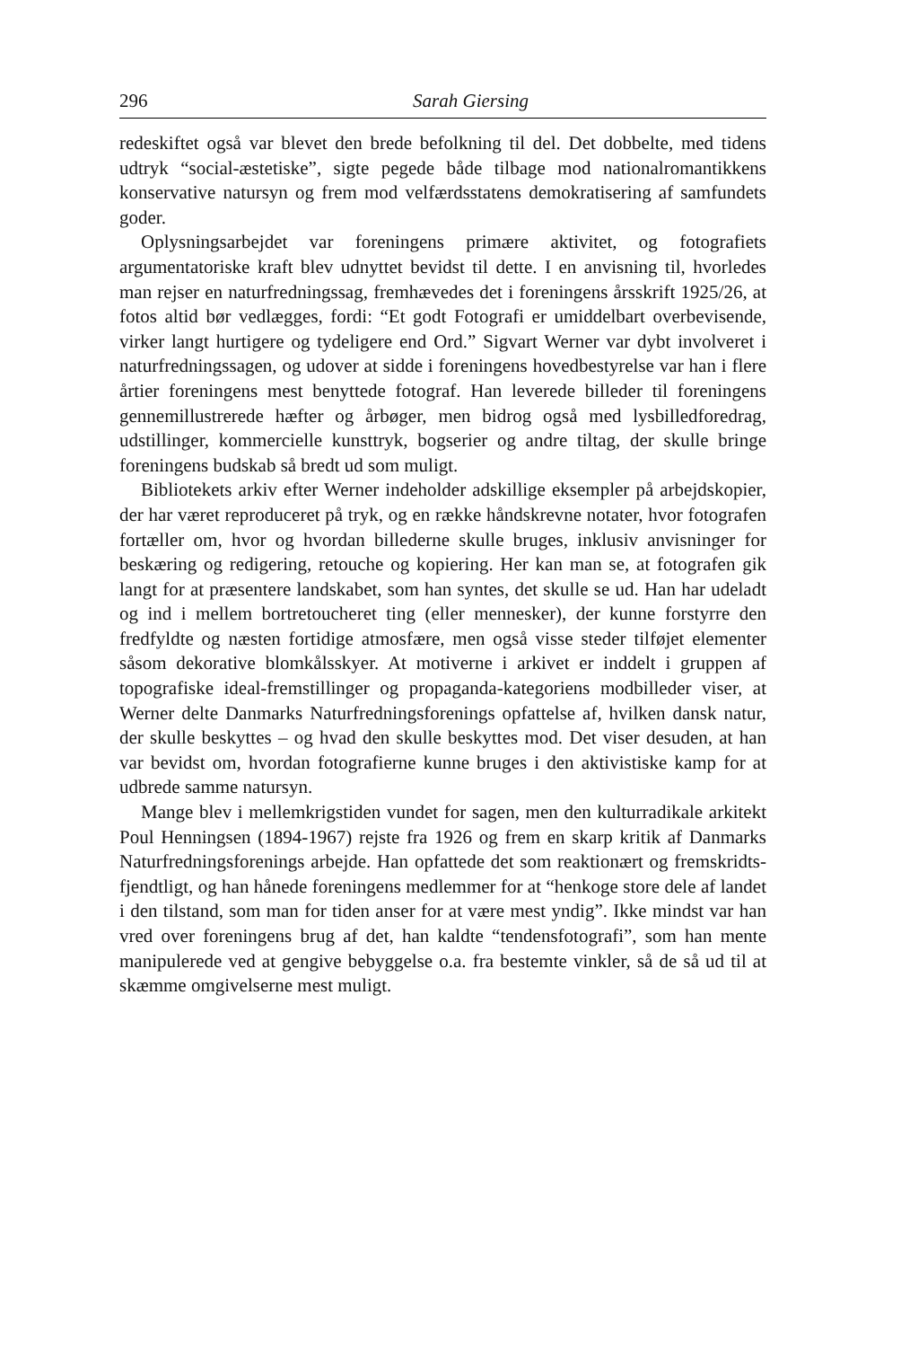296 Sarah Giersing
redeskiftet også var blevet den brede befolkning til del. Det dobbelte, med tidens udtryk “social-æstetiske”, sigte pegede både tilbage mod nationalromantikkens konservative natursyn og frem mod velfærdsstatens demokratisering af samfundets goder.
Oplysningsarbejdet var foreningens primære aktivitet, og fotografiets argumentatoriske kraft blev udnyttet bevidst til dette. I en anvisning til, hvorledes man rejser en naturfredningssag, fremhævedes det i foreningens årsskrift 1925/26, at fotos altid bør vedlægges, fordi: “Et godt Fotografi er umiddelbart overbevisende, virker langt hurtigere og tydeligere end Ord.” Sigvart Werner var dybt involveret i naturfredningssagen, og udover at sidde i foreningens hovedbestyrelse var han i flere årtier foreningens mest benyttede fotograf. Han leverede billeder til foreningens gennemillustrerede hæfter og årbøger, men bidrog også med lysbilledforedrag, udstillinger, kommercielle kunsttryk, bogserier og andre tiltag, der skulle bringe foreningens budskab så bredt ud som muligt.
Bibliotekets arkiv efter Werner indeholder adskillige eksempler på arbejdskopier, der har været reproduceret på tryk, og en række håndskrevne notater, hvor fotografen fortæller om, hvor og hvordan billederne skulle bruges, inklusiv anvisninger for beskæring og redigering, retouche og kopiering. Her kan man se, at fotografen gik langt for at præsentere landskabet, som han syntes, det skulle se ud. Han har udeladt og ind i mellem bortretoucheret ting (eller mennesker), der kunne forstyrre den fredfyldte og næsten fortidige atmosfære, men også visse steder tilføjet elementer såsom dekorative blomkålsskyer. At motiverne i arkivet er inddelt i gruppen af topografiske ideal-fremstillinger og propaganda-kategoriens modbilleder viser, at Werner delte Danmarks Naturfredningsforenings opfattelse af, hvilken dansk natur, der skulle beskyttes – og hvad den skulle beskyttes mod. Det viser desuden, at han var bevidst om, hvordan fotografierne kunne bruges i den aktivistiske kamp for at udbrede samme natursyn.
Mange blev i mellemkrigstiden vundet for sagen, men den kulturradikale arkitekt Poul Henningsen (1894-1967) rejste fra 1926 og frem en skarp kritik af Danmarks Naturfredningsforenings arbejde. Han opfattede det som reaktionært og fremskridts-fjendtligt, og han hånede foreningens medlemmer for at “henkoge store dele af landet i den tilstand, som man for tiden anser for at være mest yndig”. Ikke mindst var han vred over foreningens brug af det, han kaldte “tendensfotografi”, som han mente manipulerede ved at gengive bebyggelse o.a. fra bestemte vinkler, så de så ud til at skæmme omgivelserne mest muligt.